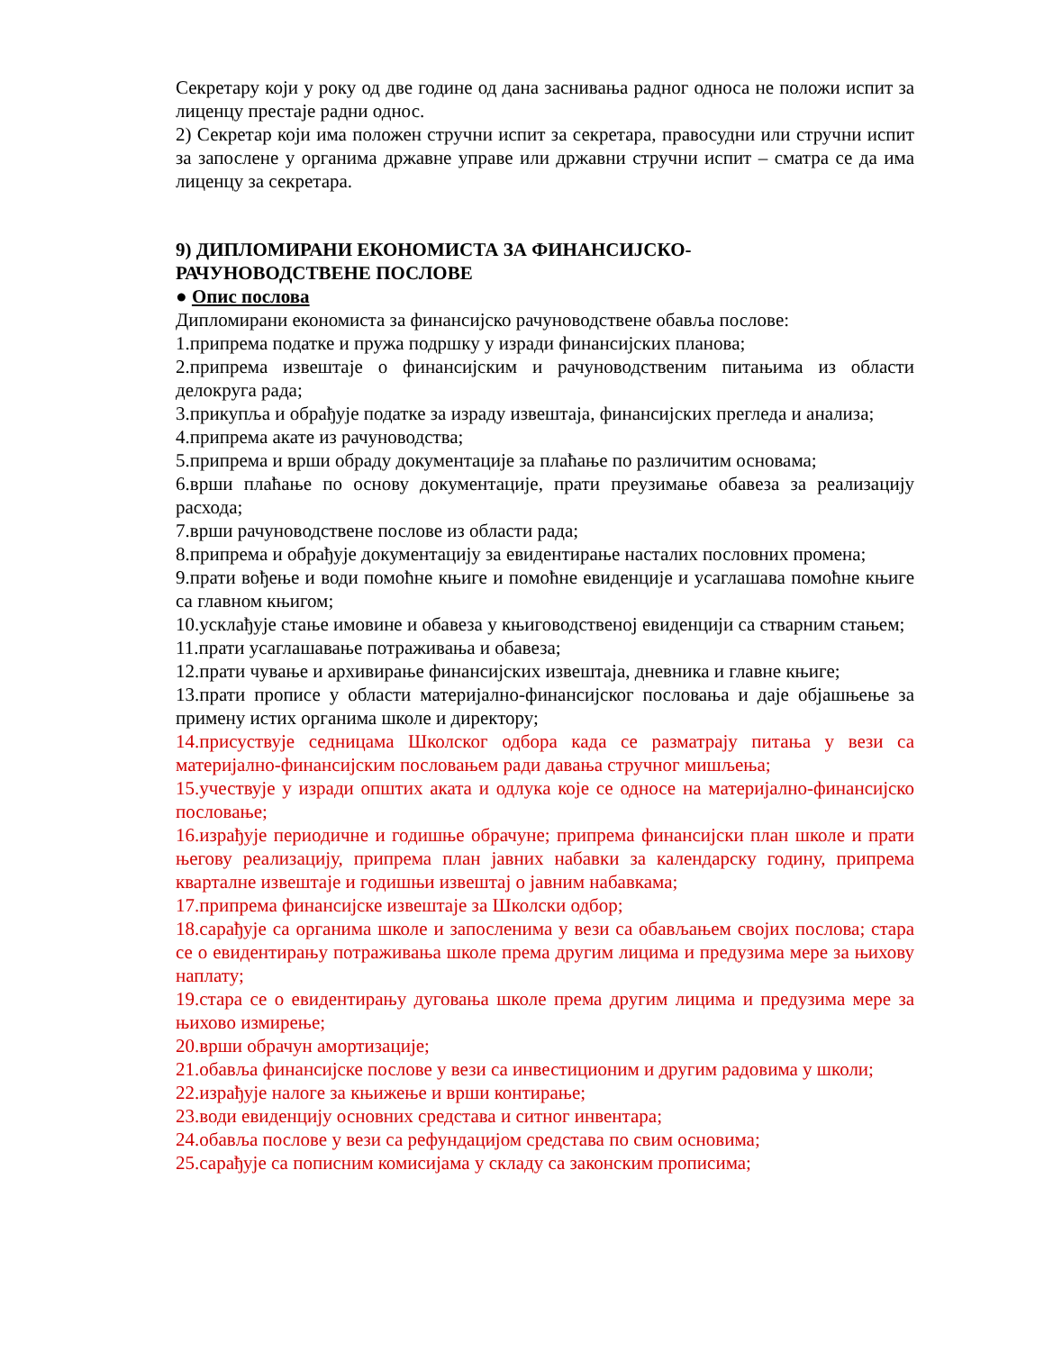Секретару који у року од две године од дана заснивања радног односа не положи испит за лиценцу престаје радни однос.
2) Секретар који има положен стручни испит за секретара, правосудни или стручни испит за запослене у органима државне управе или државни стручни испит – сматра се да има лиценцу за секретара.
9) ДИПЛОМИРАНИ ЕКОНОМИСТА ЗА ФИНАНСИЈСКО-
РАЧУНОВОДСТВЕНЕ ПОСЛОВЕ
● Опис послова
Дипломирани економиста за финансијско рачуноводствене обавља послове:
1.припрема податке и пружа подршку у изради финансијских планова;
2.припрема извештаје о финансијским и рачуноводственим питањима из области делокруга рада;
3.прикупља и обрађује податке за израду извештаја, финансијских прегледа и анализа;
4.припрема акате из рачуноводства;
5.припрема и врши обраду документације за плаћање по различитим основама;
6.врши плаћање по основу документације, прати преузимање обавеза за реализацију расхода;
7.врши рачуноводствене послове из области рада;
8.припрема и обрађује документацију за евидентирање насталих пословних промена;
9.прати вођење и води помоћне књиге и помоћне евиденције и усаглашава помоћне књиге са главном књигом;
10.усклађује стање имовине и обавеза у књиговодственој евиденцији са стварним стањем;
11.прати усаглашавање потраживања и обавеза;
12.прати чување и архивирање финансијских извештаја, дневника и главне књиге;
13.прати прописе у области материјално-финансијског пословања и даје објашњење за примену истих органима школе и директору;
14.присуствује седницама Школског одбора када се разматрају питања у вези са материјално-финансијским пословањем ради давања стручног мишљења;
15.учествује у изради општих аката и одлука које се односе на материјално-финансијско пословање;
16.израђује периодичне и годишње обрачуне; припрема финансијски план школе и прати његову реализацију, припрема план јавних набавки за календарску годину, припрема кварталне извештаје и годишњи извештај о јавним набавкама;
17.припрема финансијске извештаје за Школски одбор;
18.сарађује са органима школе и запосленима у вези са обављањем својих послова; стара се о евидентирању потраживања школе према другим лицима и предузима мере за њихову наплату;
19.стара се о евидентирању дуговања школе према другим лицима и предузима мере за њихово измирење;
20.врши обрачун амортизације;
21.обавља финансијске послове у вези са инвестиционим и другим радовима у школи;
22.израђује налоге за књижење и врши контирање;
23.води евиденцију основних средстава и ситног инвентара;
24.обавља послове у вези са рефундацијом средстава по свим основима;
25.сарађује са пописним комисијама у складу са законским прописима;